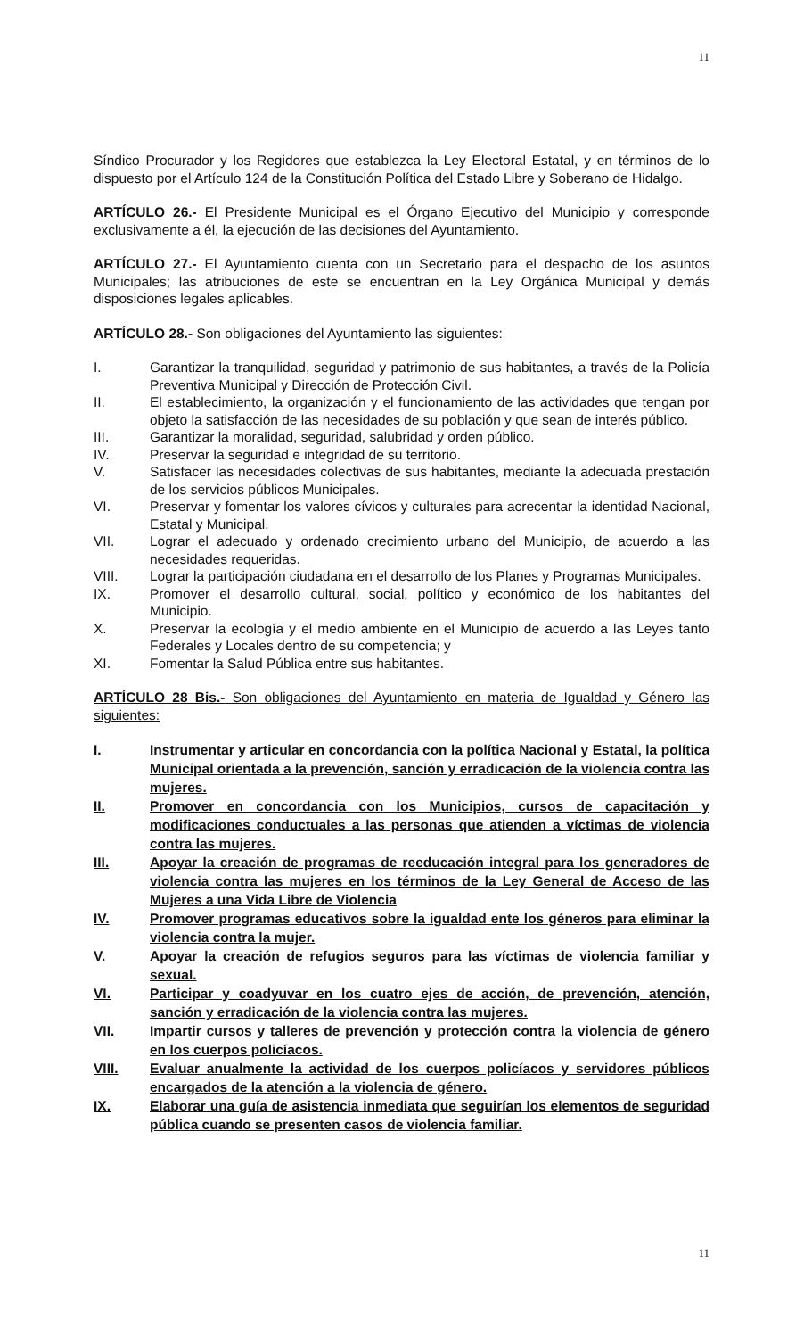11
Síndico Procurador y los Regidores que establezca la Ley Electoral Estatal, y en términos de lo dispuesto por el Artículo 124 de la Constitución Política del Estado Libre y Soberano de Hidalgo.
ARTÍCULO 26.- El Presidente Municipal es el Órgano Ejecutivo del Municipio y corresponde exclusivamente a él, la ejecución de las decisiones del Ayuntamiento.
ARTÍCULO 27.- El Ayuntamiento cuenta con un Secretario para el despacho de los asuntos Municipales; las atribuciones de este se encuentran en la Ley Orgánica Municipal y demás disposiciones legales aplicables.
ARTÍCULO 28.- Son obligaciones del Ayuntamiento las siguientes:
I. Garantizar la tranquilidad, seguridad y patrimonio de sus habitantes, a través de la Policía Preventiva Municipal y Dirección de Protección Civil.
II. El establecimiento, la organización y el funcionamiento de las actividades que tengan por objeto la satisfacción de las necesidades de su población y que sean de interés público.
III. Garantizar la moralidad, seguridad, salubridad y orden público.
IV. Preservar la seguridad e integridad de su territorio.
V. Satisfacer las necesidades colectivas de sus habitantes, mediante la adecuada prestación de los servicios públicos Municipales.
VI. Preservar y fomentar los valores cívicos y culturales para acrecentar la identidad Nacional, Estatal y Municipal.
VII. Lograr el adecuado y ordenado crecimiento urbano del Municipio, de acuerdo a las necesidades requeridas.
VIII. Lograr la participación ciudadana en el desarrollo de los Planes y Programas Municipales.
IX. Promover el desarrollo cultural, social, político y económico de los habitantes del Municipio.
X. Preservar la ecología y el medio ambiente en el Municipio de acuerdo a las Leyes tanto Federales y Locales dentro de su competencia; y
XI. Fomentar la Salud Pública entre sus habitantes.
ARTÍCULO 28 Bis.- Son obligaciones del Ayuntamiento en materia de Igualdad y Género las siguientes:
I. Instrumentar y articular en concordancia con la política Nacional y Estatal, la política Municipal orientada a la prevención, sanción y erradicación de la violencia contra las mujeres.
II. Promover en concordancia con los Municipios, cursos de capacitación y modificaciones conductuales a las personas que atienden a víctimas de violencia contra las mujeres.
III. Apoyar la creación de programas de reeducación integral para los generadores de violencia contra las mujeres en los términos de la Ley General de Acceso de las Mujeres a una Vida Libre de Violencia
IV. Promover programas educativos sobre la igualdad ente los géneros para eliminar la violencia contra la mujer.
V. Apoyar la creación de refugios seguros para las víctimas de violencia familiar y sexual.
VI. Participar y coadyuvar en los cuatro ejes de acción, de prevención, atención, sanción y erradicación de la violencia contra las mujeres.
VII. Impartir cursos y talleres de prevención y protección contra la violencia de género en los cuerpos policíacos.
VIII. Evaluar anualmente la actividad de los cuerpos policíacos y servidores públicos encargados de la atención a la violencia de género.
IX. Elaborar una guía de asistencia inmediata que seguirían los elementos de seguridad pública cuando se presenten casos de violencia familiar.
11